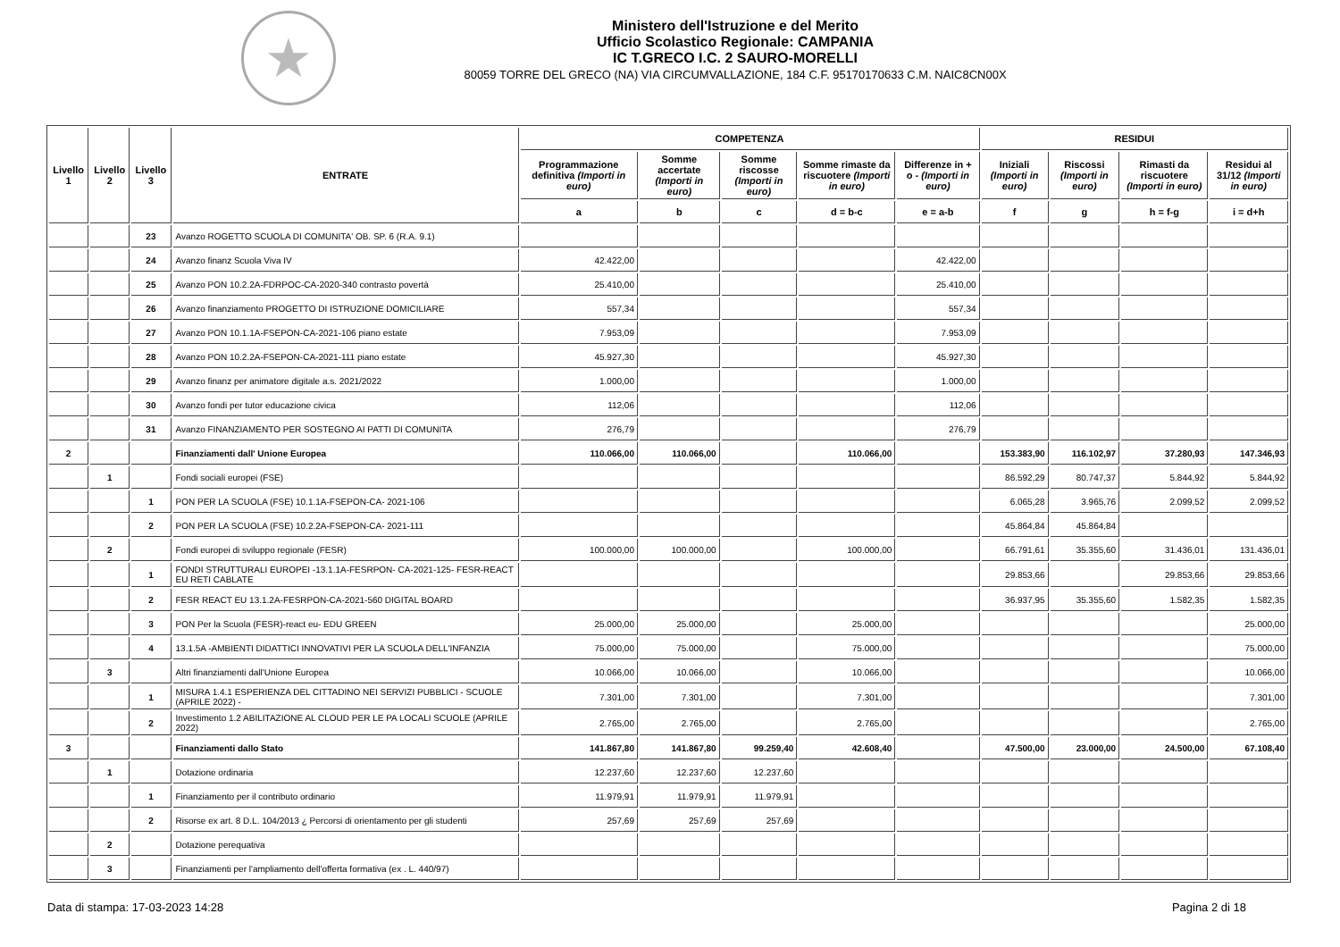★
Ministero dell'Istruzione e del Merito
Ufficio Scolastico Regionale: CAMPANIA
IC T.GRECO I.C. 2 SAURO-MORELLI
80059 TORRE DEL GRECO (NA) VIA CIRCUMVALLAZIONE, 184 C.F. 95170170633 C.M. NAIC8CN00X
| Livello 1 | Livello 2 | Livello 3 | ENTRATE | COMPETENZA | | | | | RESIDUI | | | |
| --- | --- | --- | --- | --- | --- | --- | --- | --- | --- | --- | --- | --- |
| | | | | Programmazione definitiva (Importi in euro) | Somme accertate (Importi in euro) | Somme riscosse (Importi in euro) | Somme rimaste da riscuotere (Importi in euro) | Differenze in + o - (Importi in euro) | Iniziali (Importi in euro) | Riscossi (Importi in euro) | Rimasti da riscuotere (Importi in euro) | Residui al 31/12 (Importi in euro) |
| | | | | a | b | c | d = b-c | e = a-b | f | g | h = f-g | i = d+h |
| | | 23 | Avanzo ROGETTO SCUOLA DI COMUNITA' OB. SP. 6 (R.A. 9.1) | | | | | | | | | |
| | | 24 | Avanzo finanz Scuola Viva IV | 42.422,00 | | | | 42.422,00 | | | | |
| | | 25 | Avanzo PON 10.2.2A-FDRPOC-CA-2020-340 contrasto povertà | 25.410,00 | | | | 25.410,00 | | | | |
| | | 26 | Avanzo finanziamento PROGETTO DI ISTRUZIONE DOMICILIARE | 557,34 | | | | 557,34 | | | | |
| | | 27 | Avanzo PON 10.1.1A-FSEPON-CA-2021-106 piano estate | 7.953,09 | | | | 7.953,09 | | | | |
| | | 28 | Avanzo PON 10.2.2A-FSEPON-CA-2021-111 piano estate | 45.927,30 | | | | 45.927,30 | | | | |
| | | 29 | Avanzo finanz per animatore digitale a.s. 2021/2022 | 1.000,00 | | | | 1.000,00 | | | | |
| | | 30 | Avanzo fondi per tutor educazione civica | 112,06 | | | | 112,06 | | | | |
| | | 31 | Avanzo FINANZIAMENTO PER SOSTEGNO AI PATTI DI COMUNITA | 276,79 | | | | 276,79 | | | | |
| 2 | | | Finanziamenti dall' Unione Europea | 110.066,00 | 110.066,00 | | 110.066,00 | | 153.383,90 | 116.102,97 | 37.280,93 | 147.346,93 |
| | 1 | | Fondi sociali europei (FSE) | | | | | | 86.592,29 | 80.747,37 | 5.844,92 | 5.844,92 |
| | | 1 | PON PER LA SCUOLA (FSE) 10.1.1A-FSEPON-CA- 2021-106 | | | | | | 6.065,28 | 3.965,76 | 2.099,52 | 2.099,52 |
| | | 2 | PON PER LA SCUOLA (FSE) 10.2.2A-FSEPON-CA- 2021-111 | | | | | | 45.864,84 | 45.864,84 | | |
| | 2 | | Fondi europei di sviluppo regionale (FESR) | 100.000,00 | 100.000,00 | | 100.000,00 | | 66.791,61 | 35.355,60 | 31.436,01 | 131.436,01 |
| | | 1 | FONDI STRUTTURALI EUROPEI -13.1.1A-FESRPON- CA-2021-125- FESR-REACT EU RETI CABLATE | | | | | | 29.853,66 | | 29.853,66 | 29.853,66 |
| | | 2 | FESR REACT EU 13.1.2A-FESRPON-CA-2021-560 DIGITAL BOARD | | | | | | 36.937,95 | 35.355,60 | 1.582,35 | 1.582,35 |
| | | 3 | PON Per la Scuola (FESR)-react eu- EDU GREEN | 25.000,00 | 25.000,00 | | 25.000,00 | | | | | 25.000,00 |
| | | 4 | 13.1.5A -AMBIENTI DIDATTICI INNOVATIVI PER LA SCUOLA DELL'INFANZIA | 75.000,00 | 75.000,00 | | 75.000,00 | | | | | 75.000,00 |
| | 3 | | Altri finanziamenti dall'Unione Europea | 10.066,00 | 10.066,00 | | 10.066,00 | | | | | 10.066,00 |
| | | 1 | MISURA 1.4.1 ESPERIENZA DEL CITTADINO NEI SERVIZI PUBBLICI - SCUOLE (APRILE 2022) - | 7.301,00 | 7.301,00 | | 7.301,00 | | | | | 7.301,00 |
| | | 2 | Investimento 1.2 ABILITAZIONE AL CLOUD PER LE PA LOCALI SCUOLE (APRILE 2022) | 2.765,00 | 2.765,00 | | 2.765,00 | | | | | 2.765,00 |
| 3 | | | Finanziamenti dallo Stato | 141.867,80 | 141.867,80 | 99.259,40 | 42.608,40 | | 47.500,00 | 23.000,00 | 24.500,00 | 67.108,40 |
| | 1 | | Dotazione ordinaria | 12.237,60 | 12.237,60 | 12.237,60 | | | | | | |
| | | 1 | Finanziamento per il contributo ordinario | 11.979,91 | 11.979,91 | 11.979,91 | | | | | | |
| | | 2 | Risorse ex art. 8 D.L. 104/2013 ¿ Percorsi di orientamento per gli studenti | 257,69 | 257,69 | 257,69 | | | | | | |
| | 2 | | Dotazione perequativa | | | | | | | | | |
| | 3 | | Finanziamenti per l'ampliamento dell'offerta formativa (ex . L. 440/97) | | | | | | | | | |
Data di stampa: 17-03-2023 14:28 Pagina 2 di 18